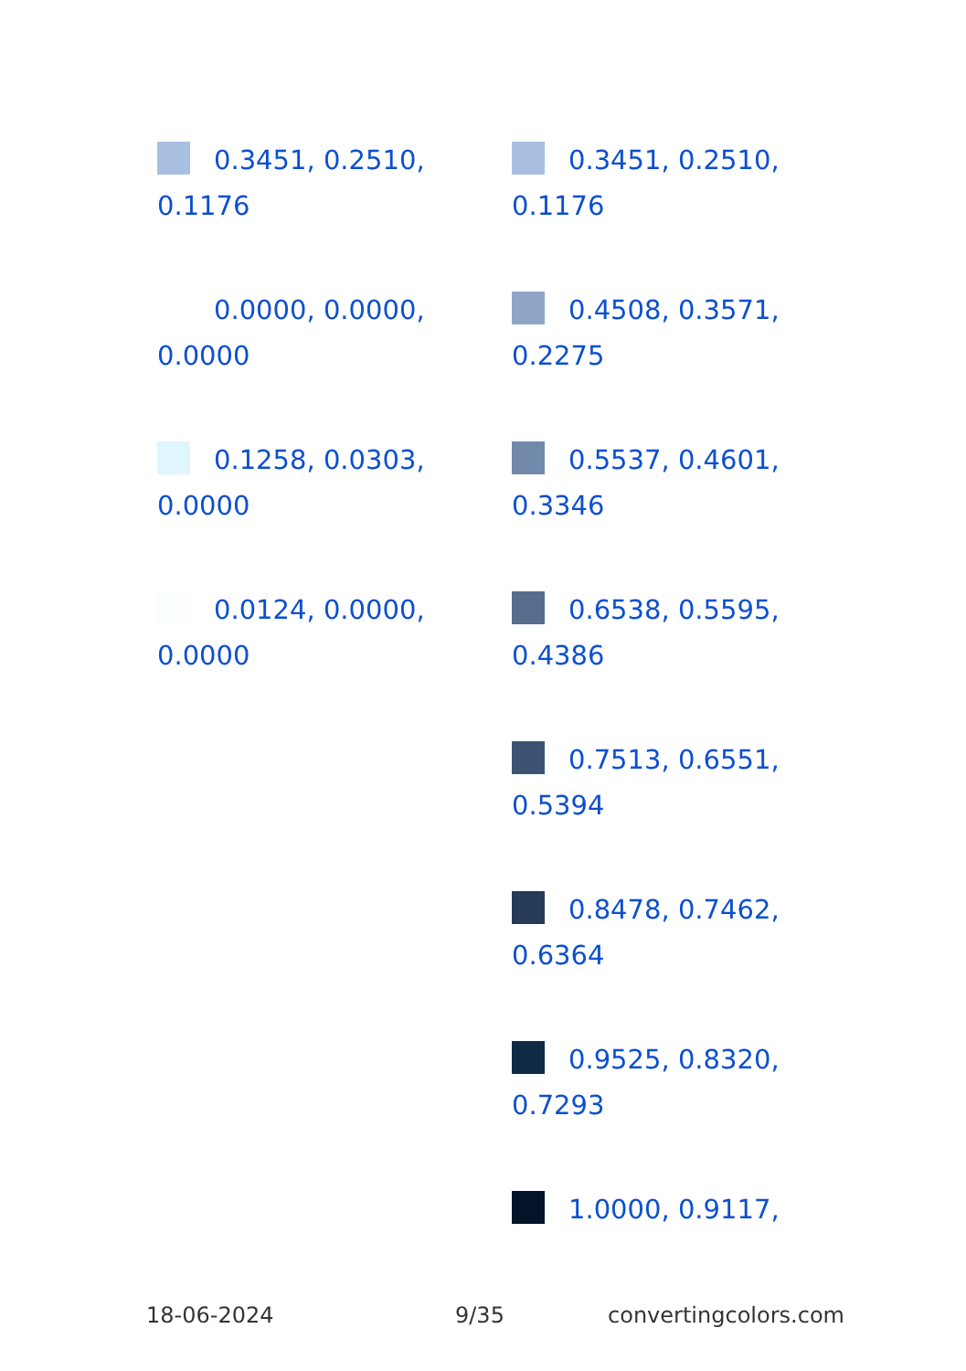0.3451, 0.2510, 0.1176
0.0000, 0.0000, 0.0000
0.1258, 0.0303, 0.0000
0.0124, 0.0000, 0.0000
0.3451, 0.2510, 0.1176
0.4508, 0.3571, 0.2275
0.5537, 0.4601, 0.3346
0.6538, 0.5595, 0.4386
0.7513, 0.6551, 0.5394
0.8478, 0.7462, 0.6364
0.9525, 0.8320, 0.7293
1.0000, 0.9117,
18-06-2024 9/35 convertingcolors.com